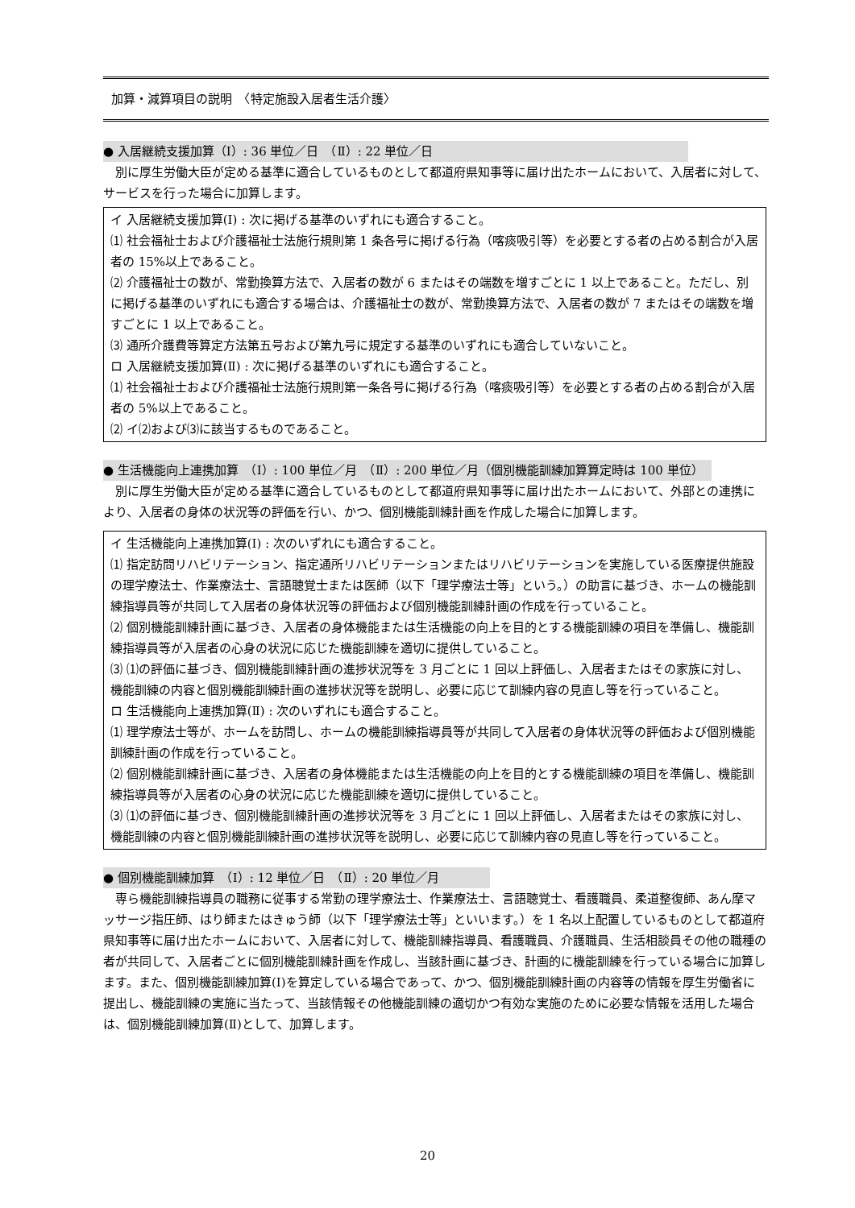加算・減算項目の説明　〈特定施設入居者生活介護〉
● 入居継続支援加算（Ⅰ）: 36 単位／日　（Ⅱ）: 22 単位／日
別に厚生労働大臣が定める基準に適合しているものとして都道府県知事等に届け出たホームにおいて、入居者に対して、サービスを行った場合に加算します。
イ 入居継続支援加算(Ⅰ) : 次に掲げる基準のいずれにも適合すること。
⑴ 社会福祉士および介護福祉士法施行規則第 1 条各号に掲げる行為（喀痰吸引等）を必要とする者の占める割合が入居者の 15%以上であること。
⑵ 介護福祉士の数が、常勤換算方法で、入居者の数が 6 またはその端数を増すごとに 1 以上であること。ただし、別に掲げる基準のいずれにも適合する場合は、介護福祉士の数が、常勤換算方法で、入居者の数が 7 またはその端数を増すごとに 1 以上であること。
⑶ 通所介護費等算定方法第五号および第九号に規定する基準のいずれにも適合していないこと。
ロ 入居継続支援加算(Ⅱ) : 次に掲げる基準のいずれにも適合すること。
⑴ 社会福祉士および介護福祉士法施行規則第一条各号に掲げる行為（喀痰吸引等）を必要とする者の占める割合が入居者の 5%以上であること。
⑵ イ⑵および⑶に該当するものであること。
● 生活機能向上連携加算　（Ⅰ）: 100 単位／月　（Ⅱ）: 200 単位／月（個別機能訓練加算算定時は 100 単位）
別に厚生労働大臣が定める基準に適合しているものとして都道府県知事等に届け出たホームにおいて、外部との連携により、入居者の身体の状況等の評価を行い、かつ、個別機能訓練計画を作成した場合に加算します。
イ 生活機能向上連携加算(Ⅰ) : 次のいずれにも適合すること。
⑴ 指定訪問リハビリテーション、指定通所リハビリテーションまたはリハビリテーションを実施している医療提供施設の理学療法士、作業療法士、言語聴覚士または医師（以下「理学療法士等」という。）の助言に基づき、ホームの機能訓練指導員等が共同して入居者の身体状況等の評価および個別機能訓練計画の作成を行っていること。
⑵ 個別機能訓練計画に基づき、入居者の身体機能または生活機能の向上を目的とする機能訓練の項目を準備し、機能訓練指導員等が入居者の心身の状況に応じた機能訓練を適切に提供していること。
⑶ ⑴の評価に基づき、個別機能訓練計画の進捗状況等を 3 月ごとに 1 回以上評価し、入居者またはその家族に対し、機能訓練の内容と個別機能訓練計画の進捗状況等を説明し、必要に応じて訓練内容の見直し等を行っていること。
ロ 生活機能向上連携加算(Ⅱ) : 次のいずれにも適合すること。
⑴ 理学療法士等が、ホームを訪問し、ホームの機能訓練指導員等が共同して入居者の身体状況等の評価および個別機能訓練計画の作成を行っていること。
⑵ 個別機能訓練計画に基づき、入居者の身体機能または生活機能の向上を目的とする機能訓練の項目を準備し、機能訓練指導員等が入居者の心身の状況に応じた機能訓練を適切に提供していること。
⑶ ⑴の評価に基づき、個別機能訓練計画の進捗状況等を 3 月ごとに 1 回以上評価し、入居者またはその家族に対し、機能訓練の内容と個別機能訓練計画の進捗状況等を説明し、必要に応じて訓練内容の見直し等を行っていること。
● 個別機能訓練加算　（Ⅰ）: 12 単位／日　（Ⅱ）: 20 単位／月
専ら機能訓練指導員の職務に従事する常勤の理学療法士、作業療法士、言語聴覚士、看護職員、柔道整復師、あん摩マッサージ指圧師、はり師またはきゅう師（以下「理学療法士等」といいます。）を 1 名以上配置しているものとして都道府県知事等に届け出たホームにおいて、入居者に対して、機能訓練指導員、看護職員、介護職員、生活相談員その他の職種の者が共同して、入居者ごとに個別機能訓練計画を作成し、当該計画に基づき、計画的に機能訓練を行っている場合に加算します。また、個別機能訓練加算(Ⅰ)を算定している場合であって、かつ、個別機能訓練計画の内容等の情報を厚生労働省に提出し、機能訓練の実施に当たって、当該情報その他機能訓練の適切かつ有効な実施のために必要な情報を活用した場合は、個別機能訓練加算(Ⅱ)として、加算します。
20